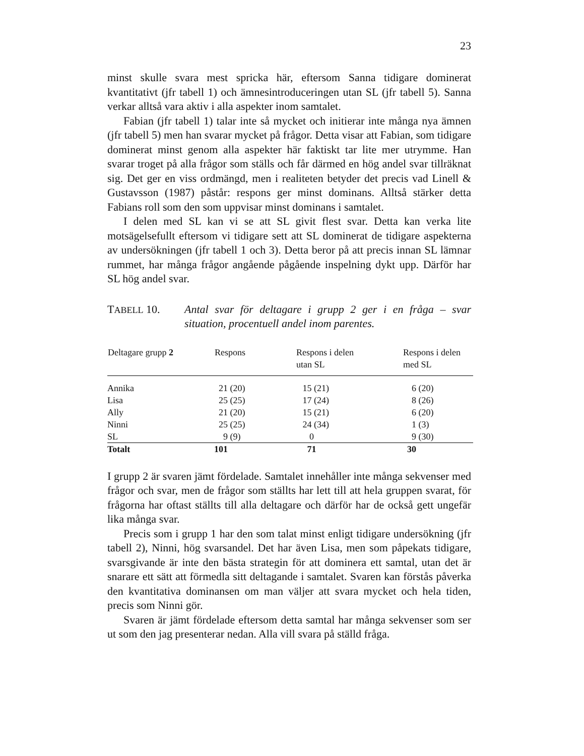23
minst skulle svara mest spricka här, eftersom Sanna tidigare dominerat kvantitativt (jfr tabell 1) och ämnesintroduceringen utan SL (jfr tabell 5). Sanna verkar alltså vara aktiv i alla aspekter inom samtalet.
Fabian (jfr tabell 1) talar inte så mycket och initierar inte många nya ämnen (jfr tabell 5) men han svarar mycket på frågor. Detta visar att Fabian, som tidigare dominerat minst genom alla aspekter här faktiskt tar lite mer utrymme. Han svarar troget på alla frågor som ställs och får därmed en hög andel svar tillräknat sig. Det ger en viss ordmängd, men i realiteten betyder det precis vad Linell & Gustavsson (1987) påstår: respons ger minst dominans. Alltså stärker detta Fabians roll som den som uppvisar minst dominans i samtalet.
I delen med SL kan vi se att SL givit flest svar. Detta kan verka lite motsägelsefullt eftersom vi tidigare sett att SL dominerat de tidigare aspekterna av undersökningen (jfr tabell 1 och 3). Detta beror på att precis innan SL lämnar rummet, har många frågor angående pågående inspelning dykt upp. Därför har SL hög andel svar.
TABELL 10. Antal svar för deltagare i grupp 2 ger i en fråga – svar situation, procentuell andel inom parentes.
| Deltagare grupp 2 | Respons | Respons i delen utan SL | Respons i delen med SL |
| --- | --- | --- | --- |
| Annika | 21 (20) | 15 (21) | 6 (20) |
| Lisa | 25 (25) | 17 (24) | 8 (26) |
| Ally | 21 (20) | 15 (21) | 6 (20) |
| Ninni | 25 (25) | 24 (34) | 1 (3) |
| SL | 9 (9) | 0 | 9 (30) |
| Totalt | 101 | 71 | 30 |
I grupp 2 är svaren jämt fördelade. Samtalet innehåller inte många sekvenser med frågor och svar, men de frågor som ställts har lett till att hela gruppen svarat, för frågorna har oftast ställts till alla deltagare och därför har de också gett ungefär lika många svar.
Precis som i grupp 1 har den som talat minst enligt tidigare undersökning (jfr tabell 2), Ninni, hög svarsandel. Det har även Lisa, men som påpekats tidigare, svarsgivande är inte den bästa strategin för att dominera ett samtal, utan det är snarare ett sätt att förmedla sitt deltagande i samtalet. Svaren kan förstås påverka den kvantitativa dominansen om man väljer att svara mycket och hela tiden, precis som Ninni gör.
Svaren är jämt fördelade eftersom detta samtal har många sekvenser som ser ut som den jag presenterar nedan. Alla vill svara på ställd fråga.